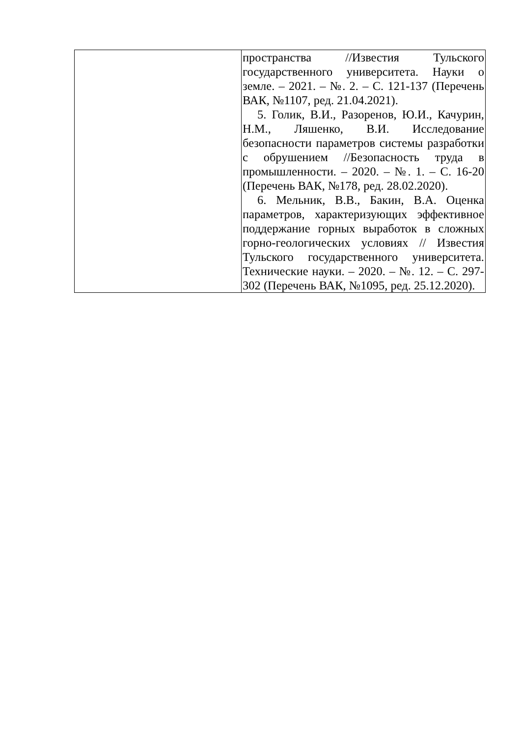| | пространства //Известия Тульского государственного университета. Науки о земле. – 2021. – №. 2. – С. 121-137 (Перечень ВАК, №1107, ред. 21.04.2021). 5. Голик, В.И., Разоренов, Ю.И., Качурин, Н.М., Ляшенко, В.И. Исследование безопасности параметров системы разработки с обрушением //Безопасность труда в промышленности. – 2020. – №. 1. – С. 16-20 (Перечень ВАК, №178, ред. 28.02.2020). 6. Мельник, В.В., Бакин, В.А. Оценка параметров, характеризующих эффективное поддержание горных выработок в сложных горно-геологических условиях // Известия Тульского государственного университета. Технические науки. – 2020. – №. 12. – С. 297-302 (Перечень ВАК, №1095, ред. 25.12.2020). |